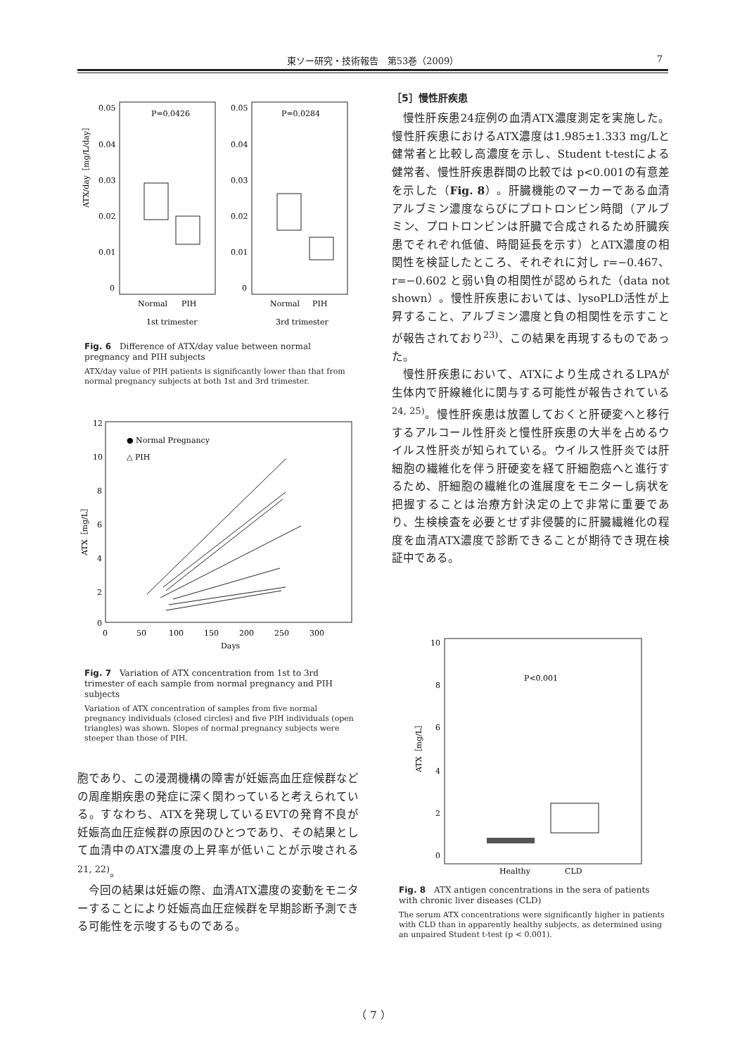東ソー研究・技術報告　第53巻（2009） 7
0.05
0.04
0.03
0.02
0.01
0
0.05
0.04
0.03
0.02
0.01
0
P=0.0426
P=0.0284
Normal
PIH
Normal
PIH
1st trimester
3rd trimester
ATX/day［mg/L/day］
Fig. 6　Difference of ATX/day value between normal pregnancy and PIH subjects
ATX/day value of PIH patients is significantly lower than that from normal pregnancy subjects at both 1st and 3rd trimester.
12
10
8
6
4
2
0
0
50
100
150
200
250
300
Days
● Normal Pregnancy
△ PIH
ATX［mg/L］
Fig. 7　Variation of ATX concentration from 1st to 3rd trimester of each sample from normal pregnancy and PIH subjects
Variation of ATX concentration of samples from five normal pregnancy individuals (closed circles) and five PIH individuals (open triangles) was shown. Slopes of normal pregnancy subjects were steeper than those of PIH.
胞であり、この浸潤機構の障害が妊娠高血圧症候群などの周産期疾患の発症に深く関わっていると考えられている。すなわち、ATXを発現しているEVTの発育不良が妊娠高血圧症候群の原因のひとつであり、その結果として血清中のATX濃度の上昇率が低いことが示唆される<sup>21, 22)</sup>。
今回の結果は妊娠の際、血清ATX濃度の変動をモニターすることにより妊娠高血圧症候群を早期診断予測できる可能性を示唆するものである。
［5］慢性肝疾患
慢性肝疾患24症例の血清ATX濃度測定を実施した。慢性肝疾患におけるATX濃度は1.985±1.333 mg/Lと健常者と比較し高濃度を示し、Student t-testによる健常者、慢性肝疾患群間の比較では p<0.001の有意差を示した（Fig. 8）。肝臓機能のマーカーである血清アルブミン濃度ならびにプロトロンビン時間（アルブミン、プロトロンビンは肝臓で合成されるため肝臓疾患でそれぞれ低値、時間延長を示す）とATX濃度の相関性を検証したところ、それぞれに対し r=−0.467、r=−0.602 と弱い負の相関性が認められた（data not shown）。慢性肝疾患においては、lysoPLD活性が上昇すること、アルブミン濃度と負の相関性を示すことが報告されており<sup>23)</sup>、この結果を再現するものであった。
慢性肝疾患において、ATXにより生成されるLPAが生体内で肝線維化に関与する可能性が報告されている<sup>24, 25)</sup>。慢性肝疾患は放置しておくと肝硬変へと移行するアルコール性肝炎と慢性肝疾患の大半を占めるウイルス性肝炎が知られている。ウイルス性肝炎では肝細胞の繊維化を伴う肝硬変を経て肝細胞癌へと進行するため、肝細胞の繊維化の進展度をモニターし病状を把握することは治療方針決定の上で非常に重要であり、生検検査を必要とせず非侵襲的に肝臓繊維化の程度を血清ATX濃度で診断できることが期待でき現在検証中である。
10
8
6
4
2
0
P<0.001
Healthy
CLD
ATX［mg/L］
Fig. 8　ATX antigen concentrations in the sera of patients with chronic liver diseases (CLD)
The serum ATX concentrations were significantly higher in patients with CLD than in apparently healthy subjects, as determined using an unpaired Student t-test (p < 0.001).
（ 7 ）